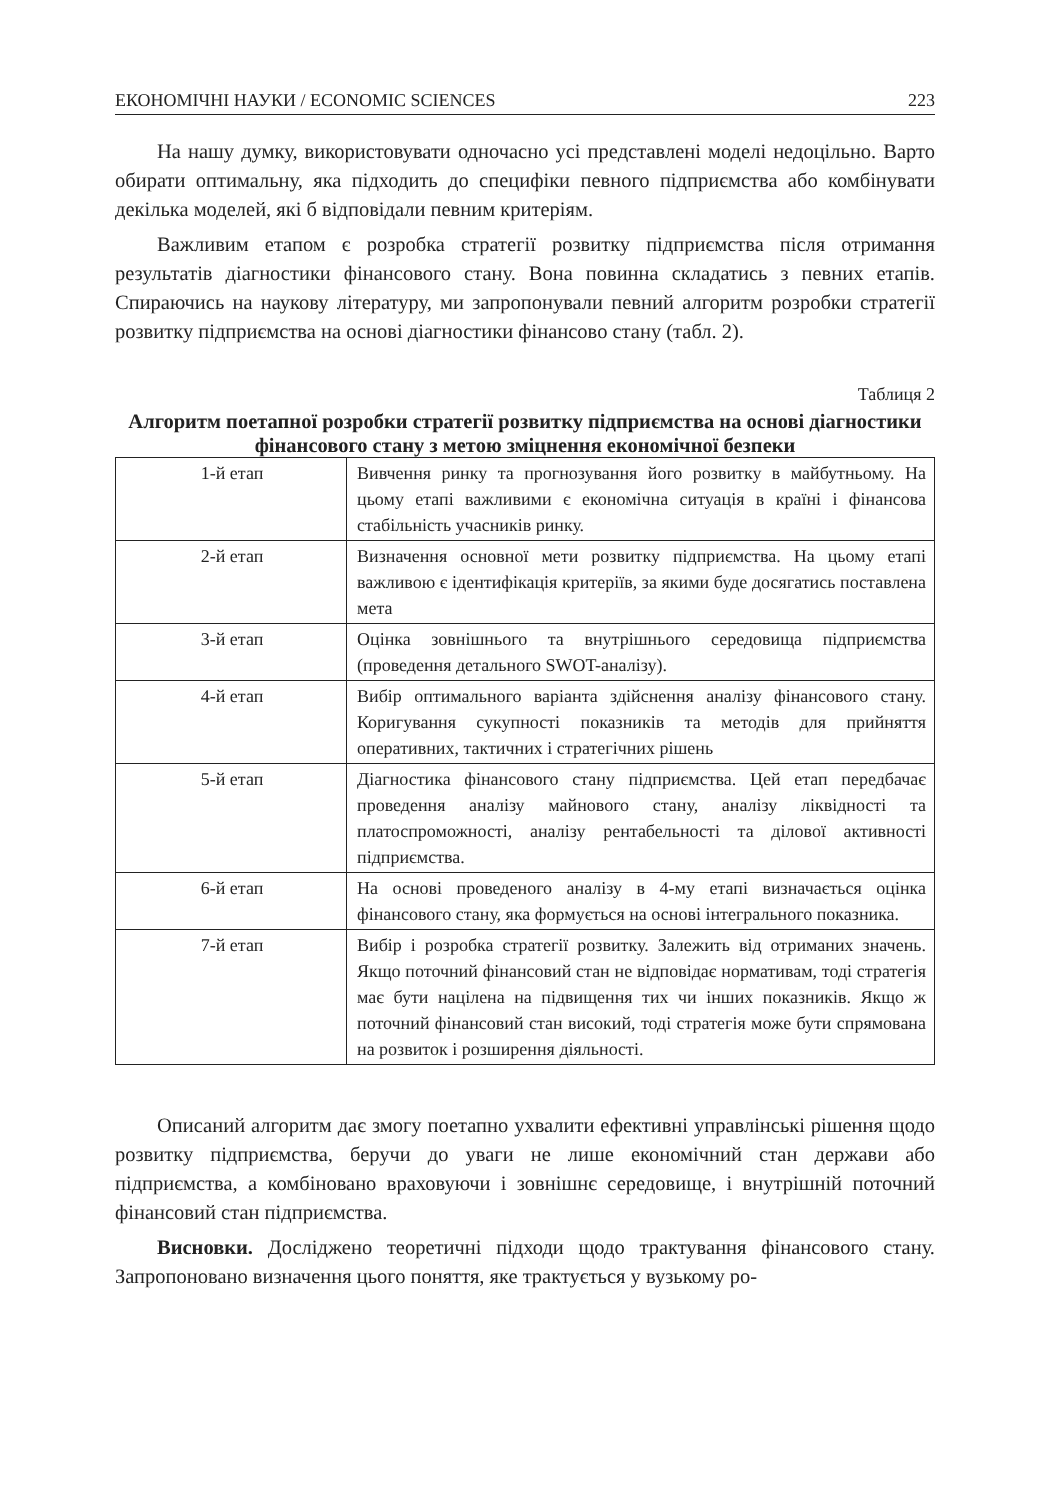ЕКОНОМІЧНІ НАУКИ / ECONOMIC SCIENCES 223
На нашу думку, використовувати одночасно усі представлені моделі недоцільно. Варто обирати оптимальну, яка підходить до специфіки певного підприємства або комбінувати декілька моделей, які б відповідали певним критеріям.
Важливим етапом є розробка стратегії розвитку підприємства після отримання результатів діагностики фінансового стану. Вона повинна складатись з певних етапів. Спираючись на наукову літературу, ми запропонували певний алгоритм розробки стратегії розвитку підприємства на основі діагностики фінансово стану (табл. 2).
Таблиця 2
Алгоритм поетапної розробки стратегії розвитку підприємства на основі діагностики фінансового стану з метою зміцнення економічної безпеки
| 1-й етап | Вивчення ринку та прогнозування його розвитку в майбутньому. На цьому етапі важливими є економічна ситуація в країні і фінансова стабільність учасників ринку. |
| 2-й етап | Визначення основної мети розвитку підприємства. На цьому етапі важливою є ідентифікація критеріїв, за якими буде досягатись поставлена мета |
| 3-й етап | Оцінка зовнішнього та внутрішнього середовища підприємства (проведення детального SWOT-аналізу). |
| 4-й етап | Вибір оптимального варіанта здійснення аналізу фінансового стану. Коригування сукупності показників та методів для прийняття оперативних, тактичних і стратегічних рішень |
| 5-й етап | Діагностика фінансового стану підприємства. Цей етап передбачає проведення аналізу майнового стану, аналізу ліквідності та платоспроможності, аналізу рентабельності та ділової активності підприємства. |
| 6-й етап | На основі проведеного аналізу в 4-му етапі визначається оцінка фінансового стану, яка формується на основі інтегрального показника. |
| 7-й етап | Вибір і розробка стратегії розвитку. Залежить від отриманих значень. Якщо поточний фінансовий стан не відповідає нормативам, тоді стратегія має бути націлена на підвищення тих чи інших показників. Якщо ж поточний фінансовий стан високий, тоді стратегія може бути спрямована на розвиток і розширення діяльності. |
Описаний алгоритм дає змогу поетапно ухвалити ефективні управлінські рішення щодо розвитку підприємства, беручи до уваги не лише економічний стан держави або підприємства, а комбіновано враховуючи і зовнішнє середовище, і внутрішній поточний фінансовий стан підприємства.
Висновки. Досліджено теоретичні підходи щодо трактування фінансового стану. Запропоновано визначення цього поняття, яке трактується у вузькому ро-